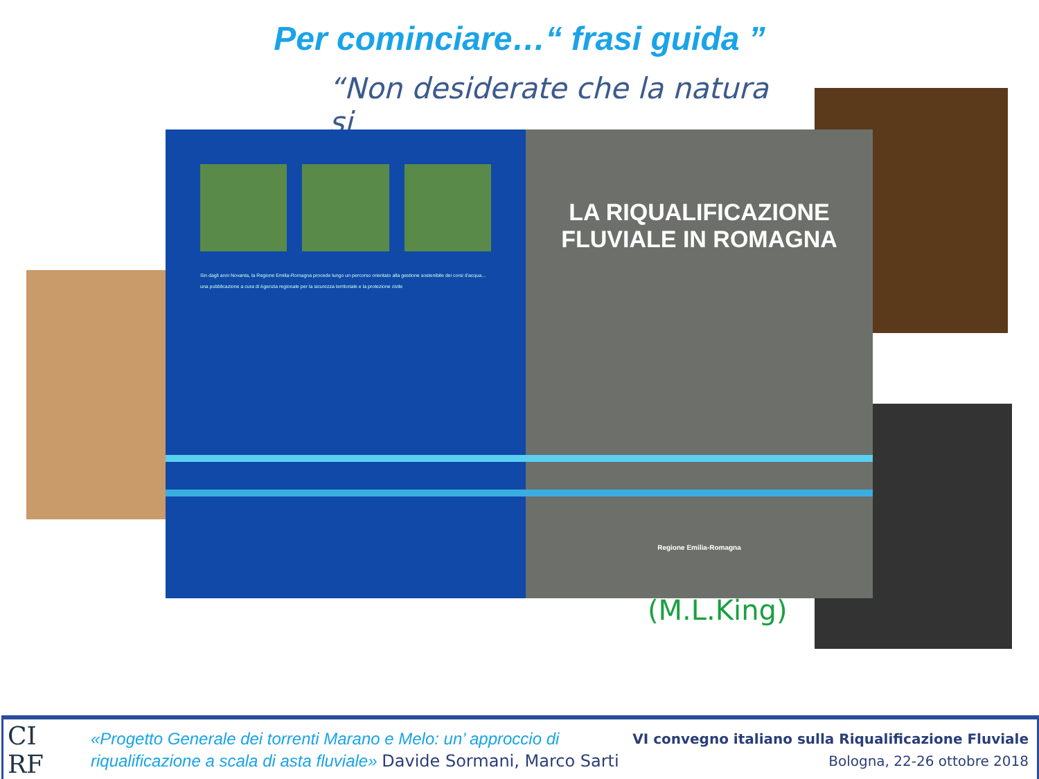Per cominciare…“ frasi guida ”
“Non desiderate che la natura si
(M.L.King)
Sin dagli anni Novanta, la Regione Emilia-Romagna procede lungo un percorso orientato alla gestione sostenibile dei corsi d'acqua...
una pubblicazione a cura di Agenzia regionale per la sicurezza territoriale e la protezione civile
LA RIQUALIFICAZIONE
FLUVIALE IN ROMAGNA
Regione Emilia-Romagna
CI
RF
«Progetto Generale dei torrenti Marano e Melo: un’ approccio di
riqualificazione a scala di asta fluviale» Davide Sormani, Marco Sarti
VI convegno italiano sulla Riqualificazione Fluviale
Bologna, 22-26 ottobre 2018